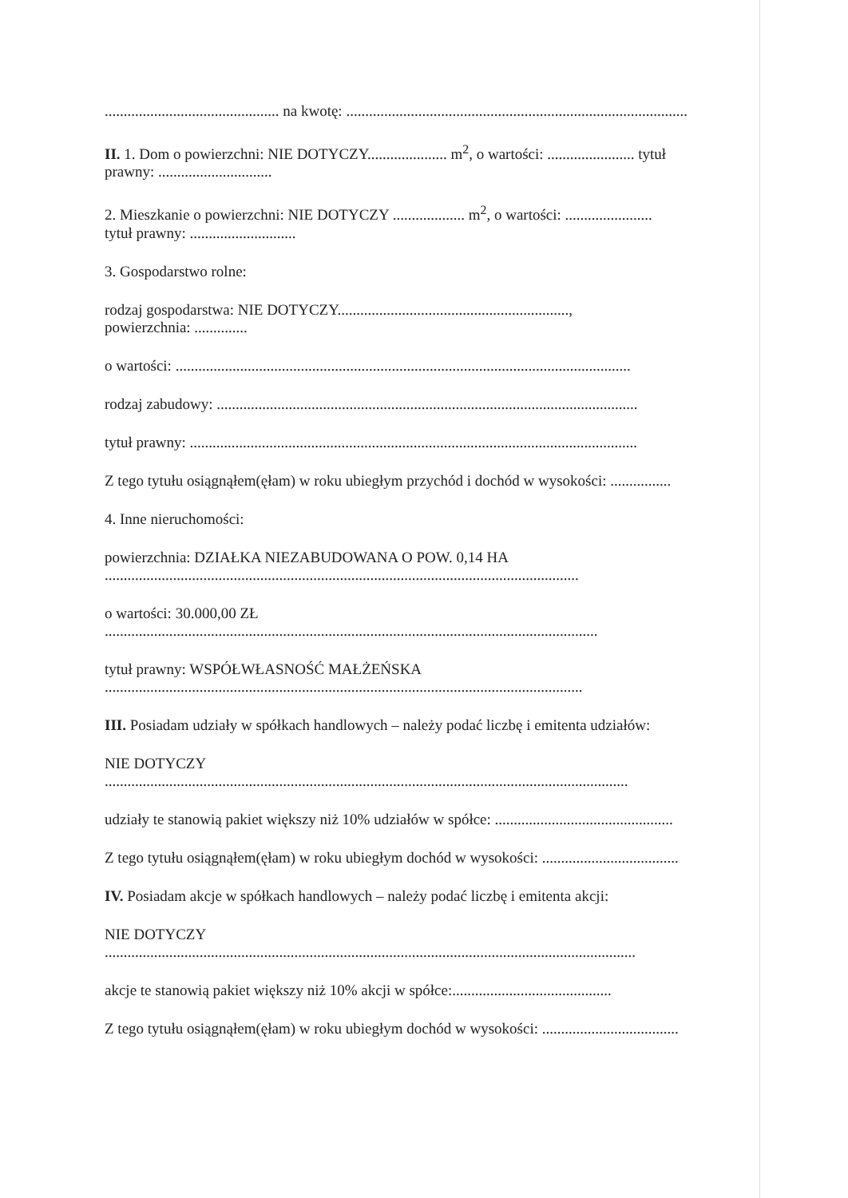.............................................. na kwotę: ..........................................................................................
II. 1. Dom o powierzchni: NIE DOTYCZY..................... m<sup>2</sup>, o wartości: ....................... tytuł
prawny: ..............................
2. Mieszkanie o powierzchni: NIE DOTYCZY ................... m<sup>2</sup>, o wartości: .......................
tytuł prawny: ............................
3. Gospodarstwo rolne:
rodzaj gospodarstwa: NIE DOTYCZY.............................................................,
powierzchnia: ..............
o wartości: ........................................................................................................................
rodzaj zabudowy: ...............................................................................................................
tytuł prawny: ......................................................................................................................
Z tego tytułu osiągnąłem(ęłam) w roku ubiegłym przychód i dochód w wysokości: ................
4. Inne nieruchomości:
powierzchnia: DZIAŁKA NIEZABUDOWANA O POW. 0,14 HA
.............................................................................................................................
o wartości: 30.000,00 ZŁ
..................................................................................................................................
tytuł prawny: WSPÓŁWŁASNOŚĆ MAŁŻEŃSKA
..............................................................................................................................
III. Posiadam udziały w spółkach handlowych – należy podać liczbę i emitenta udziałów:
NIE DOTYCZY
..........................................................................................................................................
udziały te stanowią pakiet większy niż 10% udziałów w spółce: ...............................................
Z tego tytułu osiągnąłem(ęłam) w roku ubiegłym dochód w wysokości: ....................................
IV. Posiadam akcje w spółkach handlowych – należy podać liczbę i emitenta akcji:
NIE DOTYCZY
............................................................................................................................................
akcje te stanowią pakiet większy niż 10% akcji w spółce:..........................................
Z tego tytułu osiągnąłem(ęłam) w roku ubiegłym dochód w wysokości: ....................................